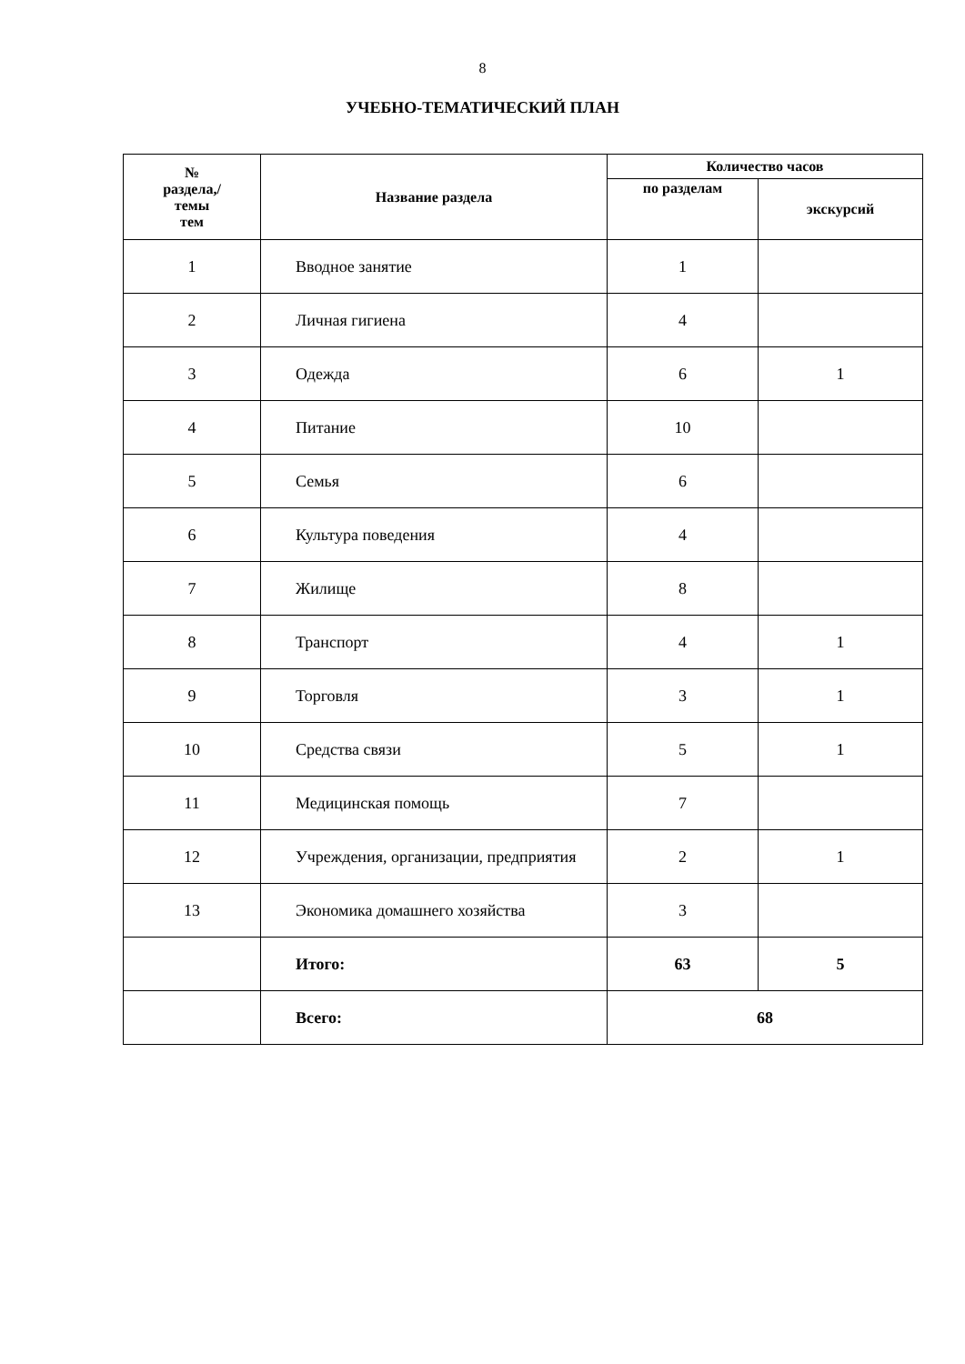8
УЧЕБНО-ТЕМАТИЧЕСКИЙ ПЛАН
| № раздела,/ темы тем | Название раздела | Количество часов | |
| --- | --- | --- | --- |
| | | по разделам | экскурсий |
| 1 | Вводное занятие | 1 | |
| 2 | Личная гигиена | 4 | |
| 3 | Одежда | 6 | 1 |
| 4 | Питание | 10 | |
| 5 | Семья | 6 | |
| 6 | Культура поведения | 4 | |
| 7 | Жилище | 8 | |
| 8 | Транспорт | 4 | 1 |
| 9 | Торговля | 3 | 1 |
| 10 | Средства связи | 5 | 1 |
| 11 | Медицинская помощь | 7 | |
| 12 | Учреждения, организации, предприятия | 2 | 1 |
| 13 | Экономика домашнего хозяйства | 3 | |
| | Итого: | 63 | 5 |
| | Всего: | 68 | |